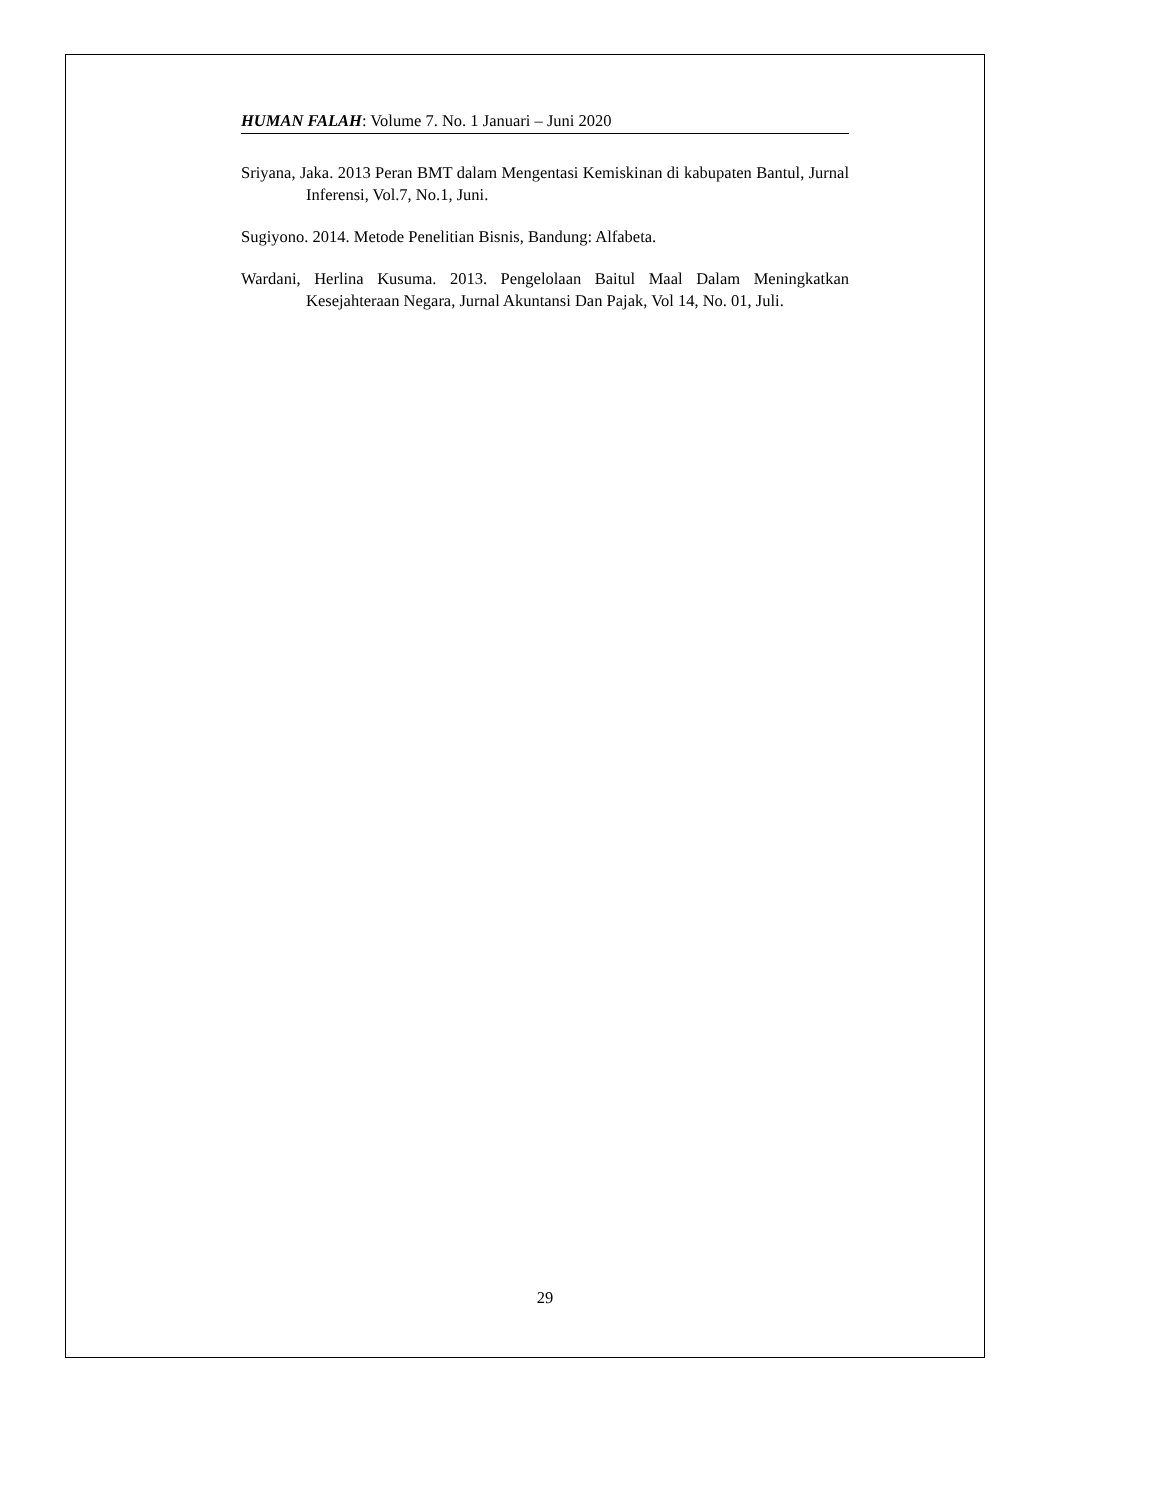HUMAN FALAH: Volume 7. No. 1 Januari – Juni 2020
Sriyana, Jaka. 2013 Peran BMT dalam Mengentasi Kemiskinan di kabupaten Bantul, Jurnal Inferensi, Vol.7, No.1, Juni.
Sugiyono. 2014. Metode Penelitian Bisnis, Bandung: Alfabeta.
Wardani, Herlina Kusuma. 2013. Pengelolaan Baitul Maal Dalam Meningkatkan Kesejahteraan Negara, Jurnal Akuntansi Dan Pajak, Vol 14, No. 01, Juli.
29